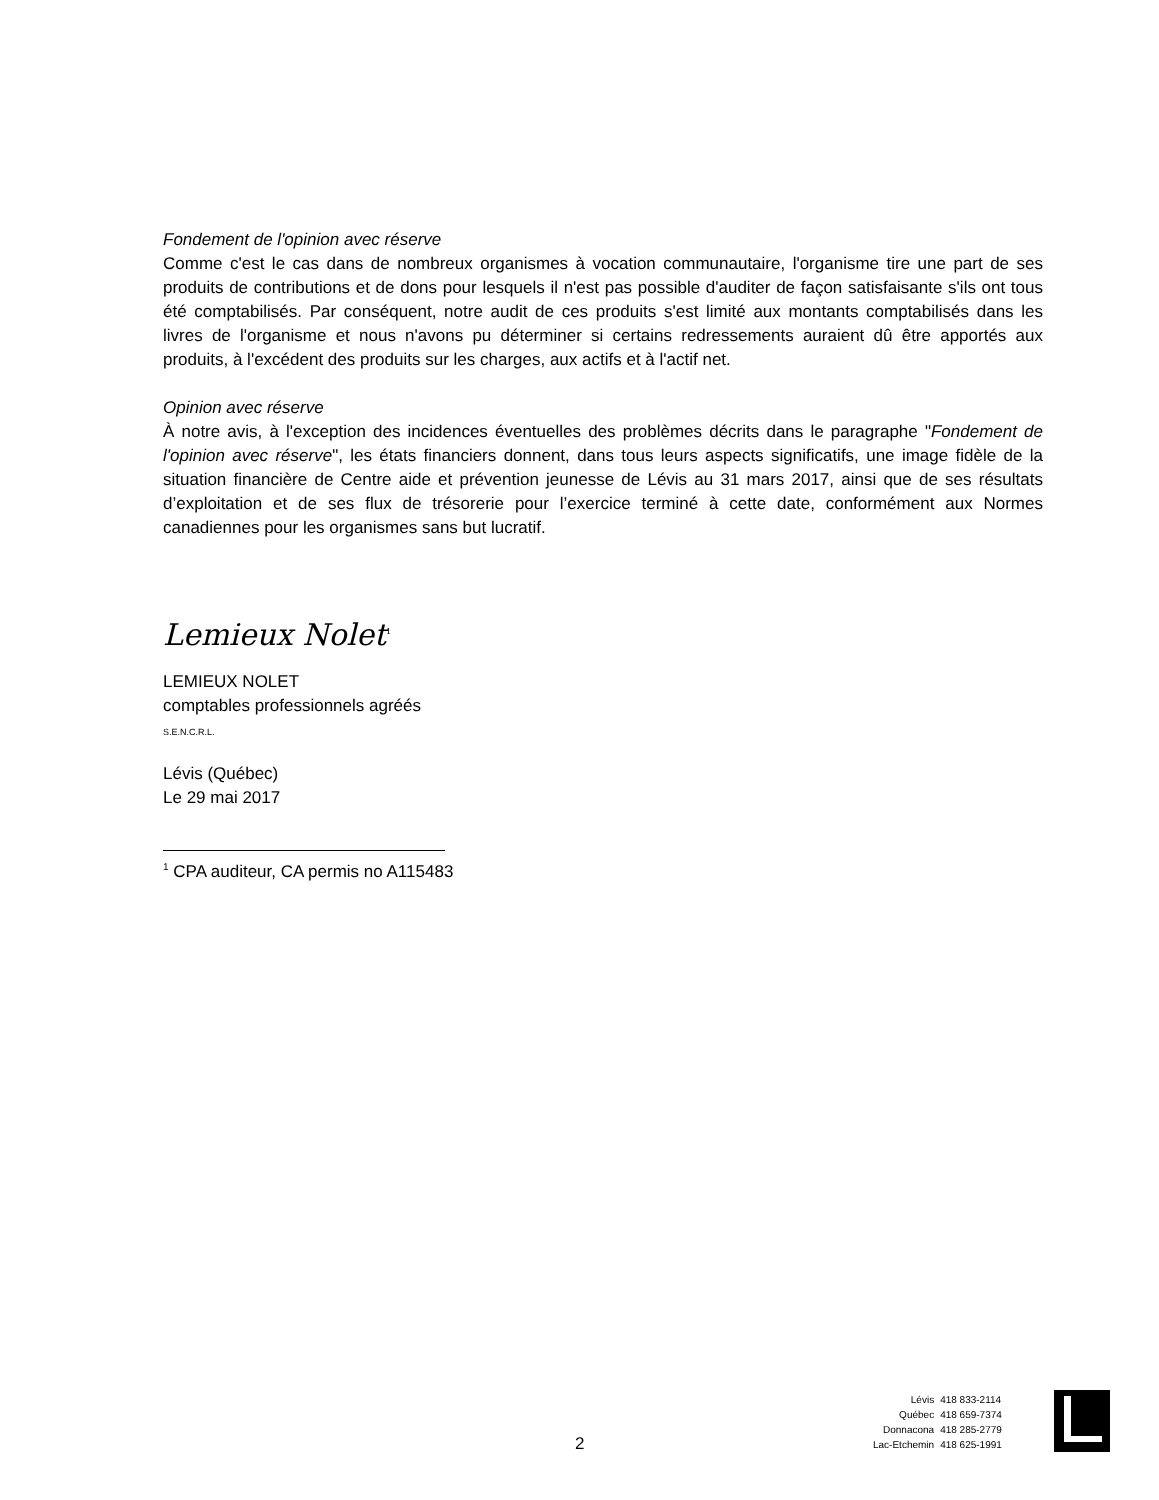Fondement de l'opinion avec réserve
Comme c'est le cas dans de nombreux organismes à vocation communautaire, l'organisme tire une part de ses produits de contributions et de dons pour lesquels il n'est pas possible d'auditer de façon satisfaisante s'ils ont tous été comptabilisés. Par conséquent, notre audit de ces produits s'est limité aux montants comptabilisés dans les livres de l'organisme et nous n'avons pu déterminer si certains redressements auraient dû être apportés aux produits, à l'excédent des produits sur les charges, aux actifs et à l'actif net.
Opinion avec réserve
À notre avis, à l'exception des incidences éventuelles des problèmes décrits dans le paragraphe "Fondement de l'opinion avec réserve", les états financiers donnent, dans tous leurs aspects significatifs, une image fidèle de la situation financière de Centre aide et prévention jeunesse de Lévis au 31 mars 2017, ainsi que de ses résultats d’exploitation et de ses flux de trésorerie pour l’exercice terminé à cette date, conformément aux Normes canadiennes pour les organismes sans but lucratif.
Lemieux Nolet<sup>1</sup>
LEMIEUX NOLET
comptables professionnels agréés
S.E.N.C.R.L.
Lévis (Québec)
Le 29 mai 2017
<sup>1</sup> CPA auditeur, CA permis no A115483
2
| Lévis | 418 833-2114 |
| Québec | 418 659-7374 |
| Donnacona | 418 285-2779 |
| Lac-Etchemin | 418 625-1991 |